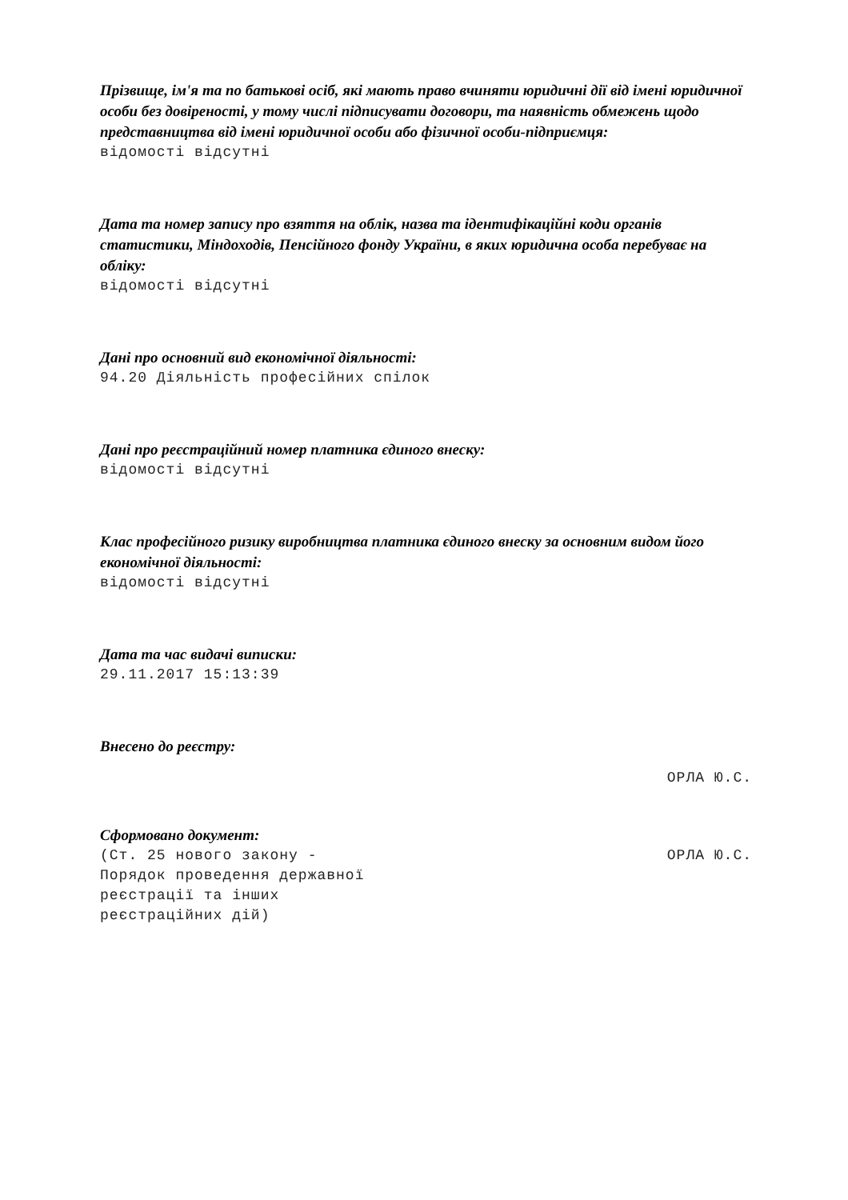Прізвище, ім'я та по батькові осіб, які мають право вчиняти юридичні дії від імені юридичної особи без довіреності, у тому числі підписувати договори, та наявність обмежень щодо представництва від імені юридичної особи або фізичної особи-підприємця:
відомості відсутні
Дата та номер запису про взяття на облік, назва та ідентифікаційні коди органів статистики, Міндоходів, Пенсійного фонду України, в яких юридична особа перебуває на обліку:
відомості відсутні
Дані про основний вид економічної діяльності:
94.20 Діяльність професійних спілок
Дані про реєстраційний номер платника єдиного внеску:
відомості відсутні
Клас професійного ризику виробництва платника єдиного внеску за основним видом його економічної діяльності:
відомості відсутні
Дата та час видачі виписки:
29.11.2017 15:13:39
Внесено до реєстру:
ОРЛА Ю.С.
Сформовано документ:
(Ст. 25 нового закону -
Порядок проведення державної
реєстрації та інших
реєстраційних дій) ОРЛА Ю.С.